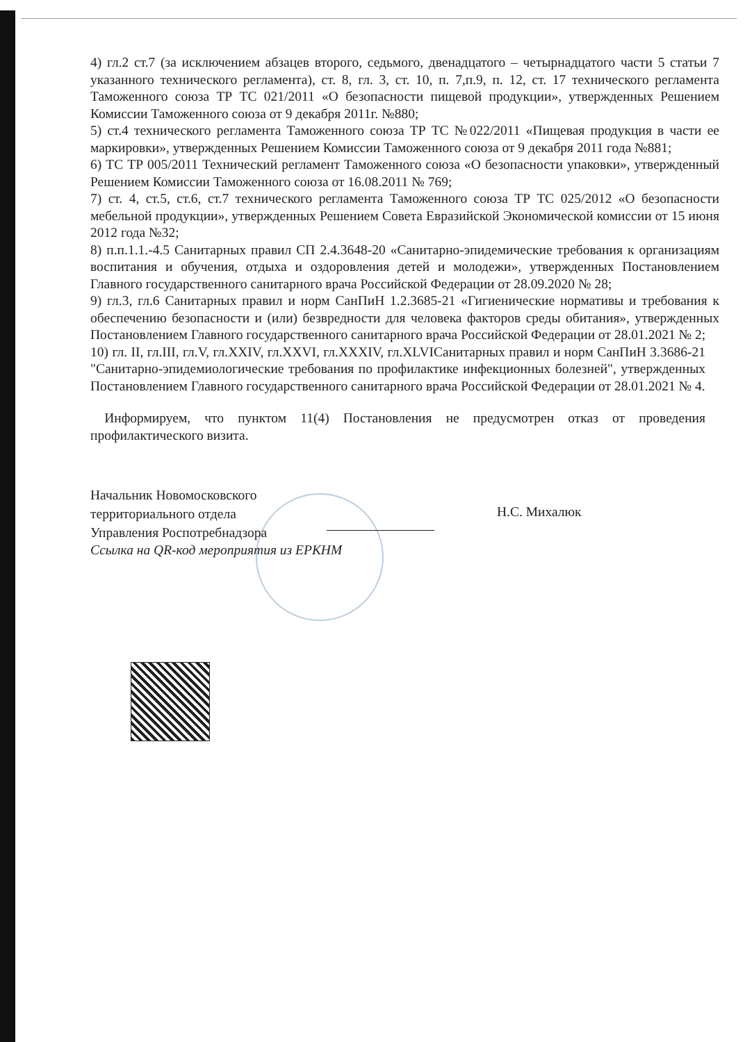4) гл.2 ст.7 (за исключением абзацев второго, седьмого, двенадцатого – четырнадцатого части 5 статьи 7 указанного технического регламента), ст. 8, гл. 3, ст. 10, п. 7,п.9, п. 12, ст. 17 технического регламента Таможенного союза ТР ТС 021/2011 «О безопасности пищевой продукции», утвержденных Решением Комиссии Таможенного союза от 9 декабря 2011г. №880;
5) ст.4 технического регламента Таможенного союза ТР ТС №022/2011 «Пищевая продукция в части ее маркировки», утвержденных Решением Комиссии Таможенного союза от 9 декабря 2011 года №881;
6) ТС ТР 005/2011 Технический регламент Таможенного союза «О безопасности упаковки», утвержденный Решением Комиссии Таможенного союза от 16.08.2011 № 769;
7) ст. 4, ст.5, ст.6, ст.7 технического регламента Таможенного союза ТР ТС 025/2012 «О безопасности мебельной продукции», утвержденных Решением Совета Евразийской Экономической комиссии от 15 июня 2012 года №32;
8) п.п.1.1.-4.5 Санитарных правил СП 2.4.3648-20 «Санитарно-эпидемические требования к организациям воспитания и обучения, отдыха и оздоровления детей и молодежи», утвержденных Постановлением Главного государственного санитарного врача Российской Федерации от 28.09.2020 № 28;
9) гл.3, гл.6 Санитарных правил и норм СанПиН 1.2.3685-21 «Гигиенические нормативы и требования к обеспечению безопасности и (или) безвредности для человека факторов среды обитания», утвержденных Постановлением Главного государственного санитарного врача Российской Федерации от 28.01.2021 № 2;
10) гл. II, гл.III, гл.V, гл.XXIV, гл.XXVI, гл.XXXIV, гл.XLVIСанитарных правил и норм СанПиН 3.3686-21 "Санитарно-эпидемиологические требования по профилактике инфекционных болезней", утвержденных Постановлением Главного государственного санитарного врача Российской Федерации от 28.01.2021 № 4.
Информируем, что пунктом 11(4) Постановления не предусмотрен отказ от проведения профилактического визита.
Начальник Новомосковского
территориального отдела
Управления Роспотребнадзора
Н.С. Михалюк
Ссылка на QR-код мероприятия из ЕРКНМ